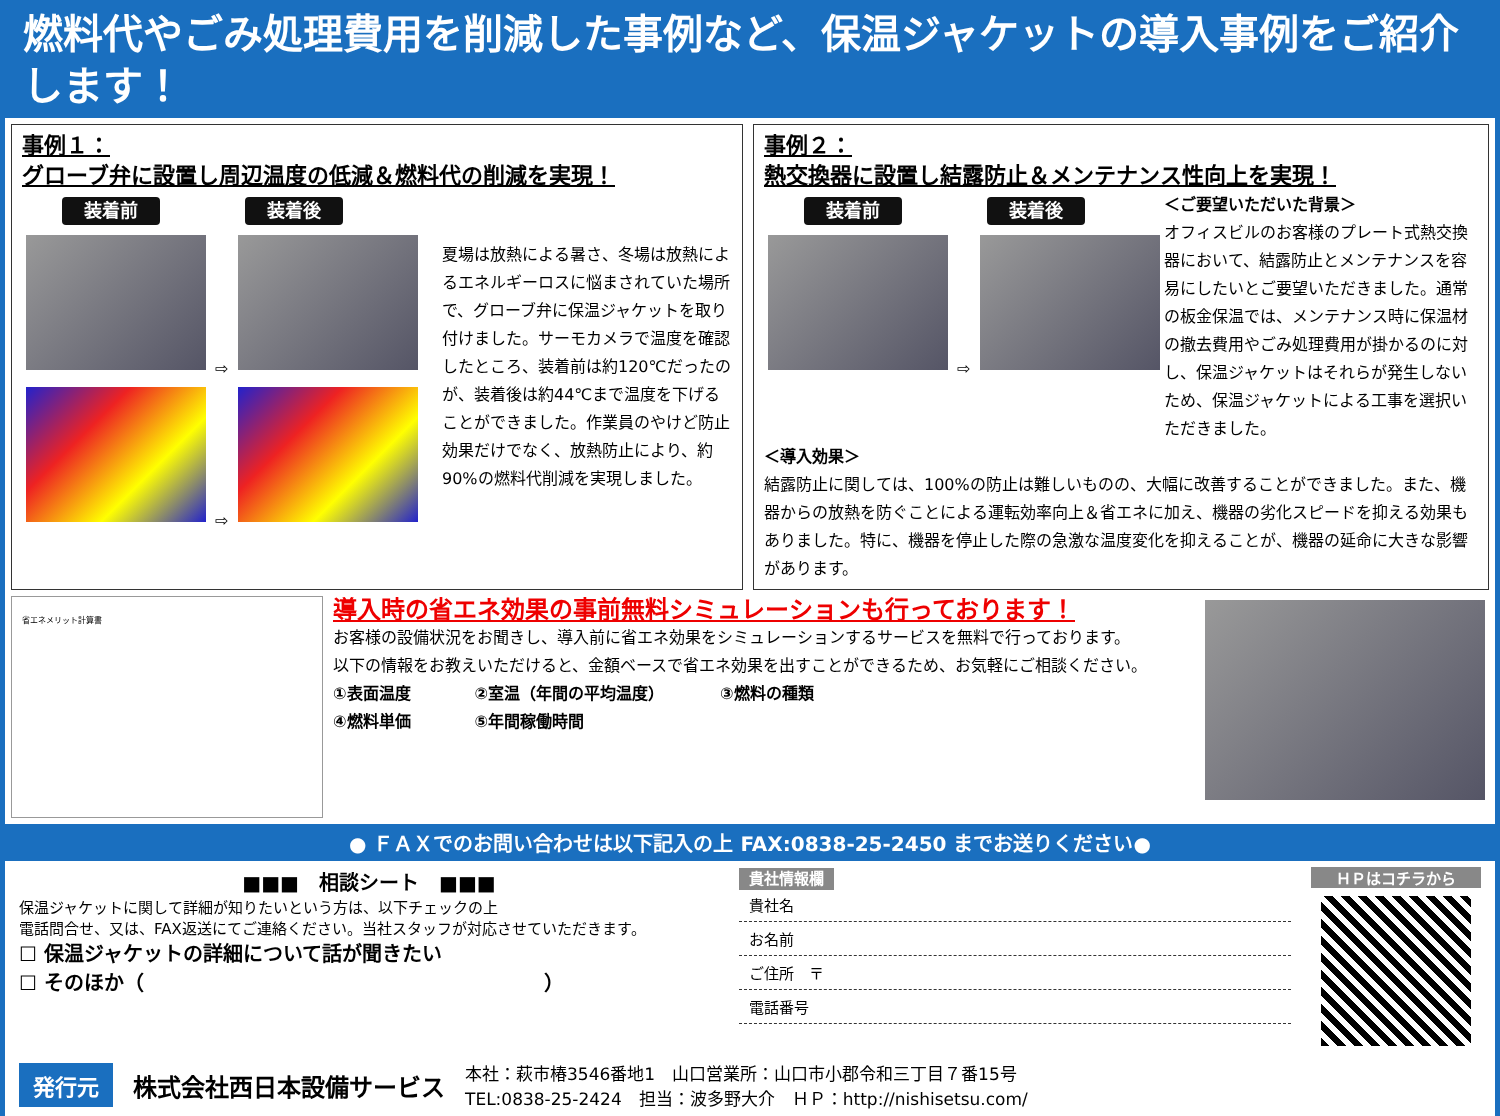燃料代やごみ処理費用を削減した事例など、保温ジャケットの導入事例をご紹介します！
事例１：
グローブ弁に設置し周辺温度の低減＆燃料代の削減を実現！
装着前 装着後
⇨
⇨
夏場は放熱による暑さ、冬場は放熱によるエネルギーロスに悩まされていた場所で、グローブ弁に保温ジャケットを取り付けました。サーモカメラで温度を確認したところ、装着前は約120℃だったのが、装着後は約44℃まで温度を下げることができました。作業員のやけど防止効果だけでなく、放熱防止により、約90%の燃料代削減を実現しました。
事例２：
熱交換器に設置し結露防止＆メンテナンス性向上を実現！
装着前 装着後
⇨
＜ご要望いただいた背景＞
オフィスビルのお客様のプレート式熱交換器において、結露防止とメンテナンスを容易にしたいとご要望いただきました。通常の板金保温では、メンテナンス時に保温材の撤去費用やごみ処理費用が掛かるのに対し、保温ジャケットはそれらが発生しないため、保温ジャケットによる工事を選択いただきました。
＜導入効果＞
結露防止に関しては、100%の防止は難しいものの、大幅に改善することができました。また、機器からの放熱を防ぐことによる運転効率向上＆省エネに加え、機器の劣化スピードを抑える効果もありました。特に、機器を停止した際の急激な温度変化を抑えることが、機器の延命に大きな影響があります。
省エネメリット計算書
導入時の省エネ効果の事前無料シミュレーションも行っております！
お客様の設備状況をお聞きし、導入前に省エネ効果をシミュレーションするサービスを無料で行っております。
以下の情報をお教えいただけると、金額ベースで省エネ効果を出すことができるため、お気軽にご相談ください。
①表面温度　　　　②室温（年間の平均温度）　　　　③燃料の種類
④燃料単価　　　　⑤年間稼働時間
● ＦＡＸでのお問い合わせは以下記入の上 FAX:0838-25-2450 までお送りください●
■■■　相談シート　■■■
保温ジャケットに関して詳細が知りたいという方は、以下チェックの上
電話問合せ、又は、FAX返送にてご連絡ください。当社スタッフが対応させていただきます。
☐ 保温ジャケットの詳細について話が聞きたい
☐ そのほか（　　　　　　　　　　　　　　　　　　　　）
貴社情報欄
貴社名
お名前
ご住所　〒
電話番号
ＨＰはコチラから
発行元 株式会社西日本設備サービス 本社：萩市椿3546番地1　山口営業所：山口市小郡令和三丁目７番15号
TEL:0838-25-2424　担当：波多野大介　ＨＰ：http://nishisetsu.com/